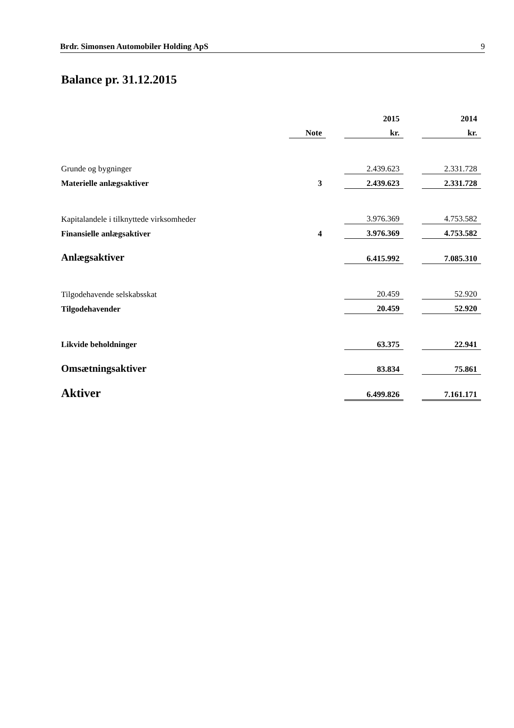Brdr. Simonsen Automobiler Holding ApS 9
Balance pr. 31.12.2015
| | | | 2015 | | 2014 |
| | Note | | kr. | | kr. |
| Grunde og bygninger | | | 2.439.623 | | 2.331.728 |
| Materielle anlægsaktiver | 3 | | 2.439.623 | | 2.331.728 |
| Kapitalandele i tilknyttede virksomheder | | | 3.976.369 | | 4.753.582 |
| Finansielle anlægsaktiver | 4 | | 3.976.369 | | 4.753.582 |
| Anlægsaktiver | | | 6.415.992 | | 7.085.310 |
| Tilgodehavende selskabsskat | | | 20.459 | | 52.920 |
| Tilgodehavender | | | 20.459 | | 52.920 |
| Likvide beholdninger | | | 63.375 | | 22.941 |
| Omsætningsaktiver | | | 83.834 | | 75.861 |
| Aktiver | | | 6.499.826 | | 7.161.171 |